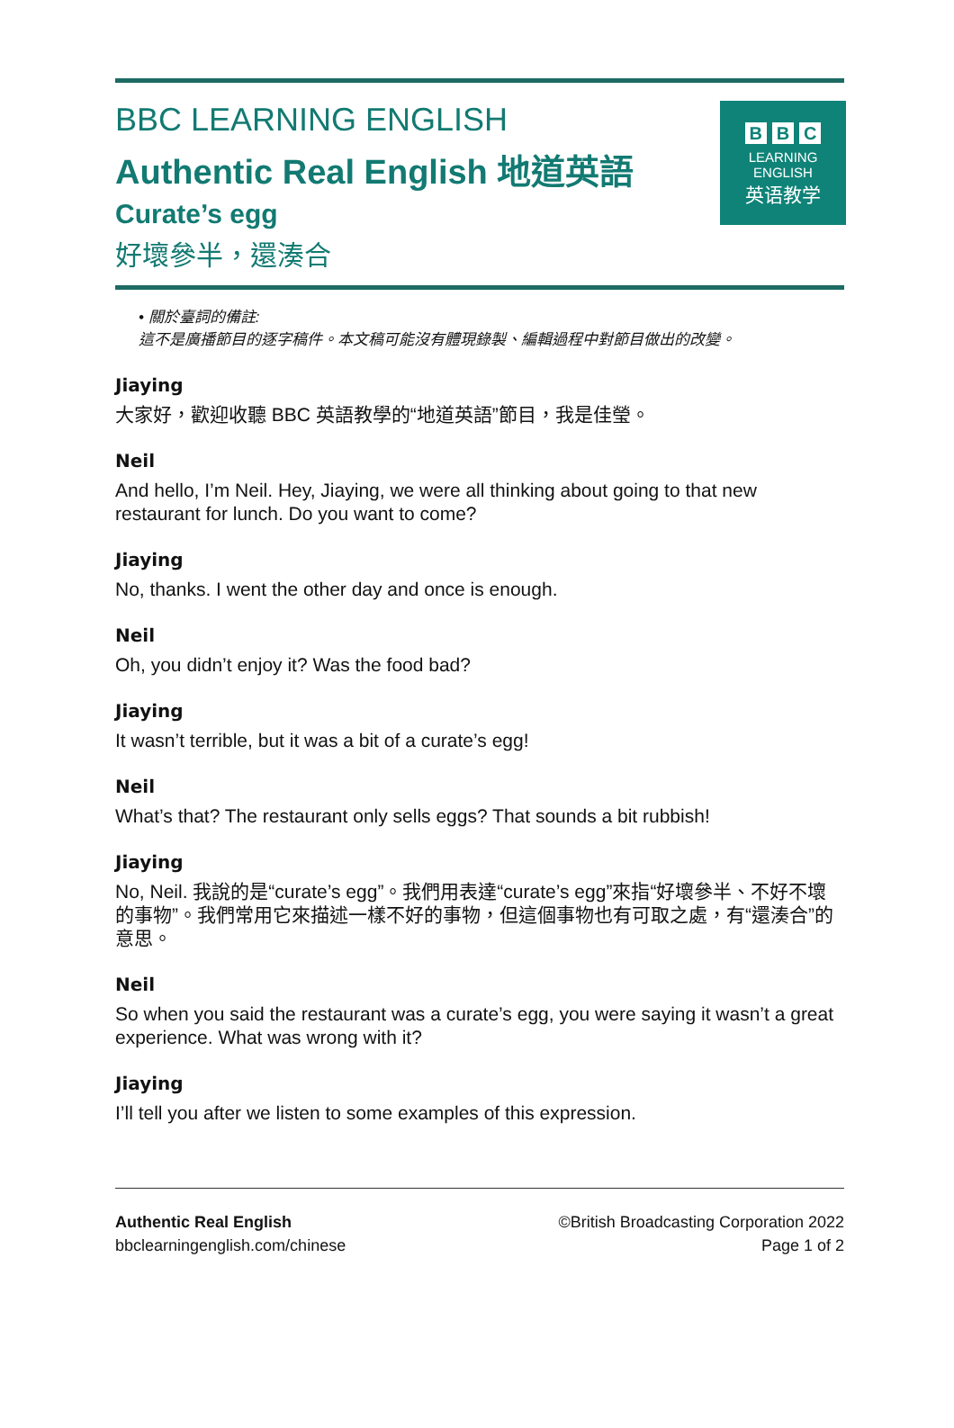BBC LEARNING ENGLISH
Authentic Real English 地道英語
Curate’s egg
好壞參半，還湊合
B B C
LEARNING
ENGLISH
英语教学
• 關於臺詞的備註:
這不是廣播節目的逐字稿件。本文稿可能沒有體現錄製、編輯過程中對節目做出的改變。
Jiaying
大家好，歡迎收聽 BBC 英語教學的“地道英語”節目，我是佳瑩。
Neil
And hello, I’m Neil. Hey, Jiaying, we were all thinking about going to that new restaurant for lunch. Do you want to come?
Jiaying
No, thanks. I went the other day and once is enough.
Neil
Oh, you didn’t enjoy it? Was the food bad?
Jiaying
It wasn’t terrible, but it was a bit of a curate’s egg!
Neil
What’s that? The restaurant only sells eggs? That sounds a bit rubbish!
Jiaying
No, Neil. 我說的是“curate’s egg”。我們用表達“curate’s egg”來指“好壞參半、不好不壞的事物”。我們常用它來描述一樣不好的事物，但這個事物也有可取之處，有“還湊合”的意思。
Neil
So when you said the restaurant was a curate’s egg, you were saying it wasn’t a great experience. What was wrong with it?
Jiaying
I’ll tell you after we listen to some examples of this expression.
Authentic Real English
bbclearningenglish.com/chinese
©British Broadcasting Corporation 2022
Page 1 of 2